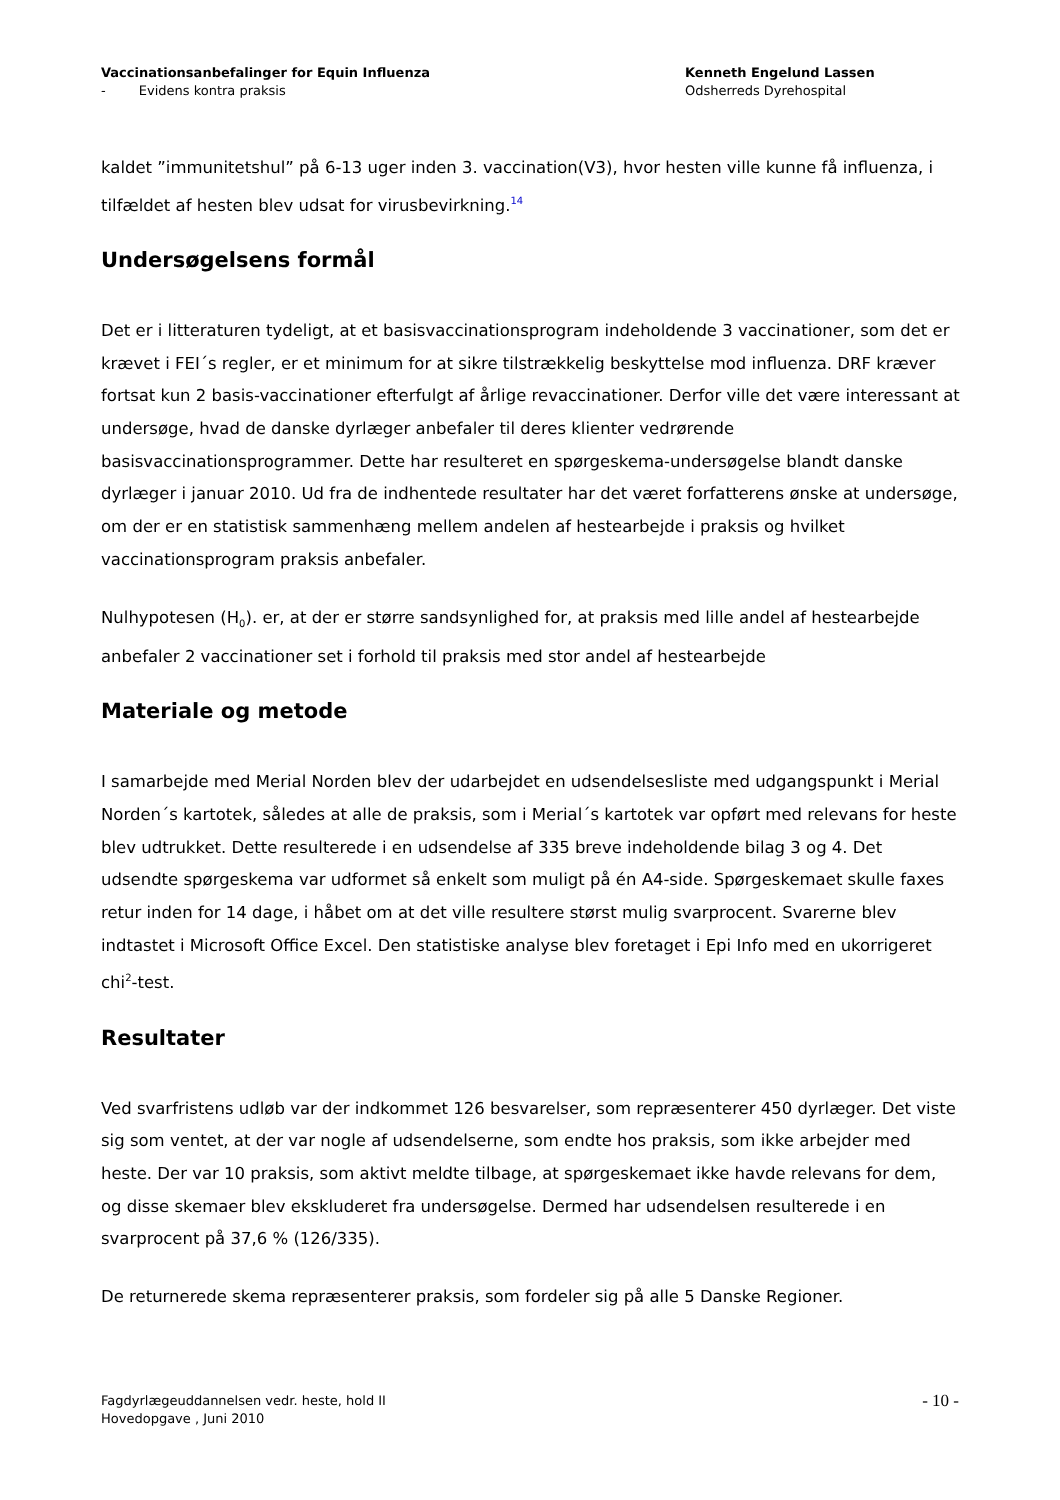Vaccinationsanbefalinger for Equin Influenza
- Evidens kontra praksis
Kenneth Engelund Lassen
Odsherreds Dyrehospital
kaldet ”immunitetshul” på 6-13 uger inden 3. vaccination(V3), hvor hesten ville kunne få influenza, i tilfældet af hesten blev udsat for virusbevirkning.<sup>14</sup>
Undersøgelsens formål
Det er i litteraturen tydeligt, at et basisvaccinationsprogram indeholdende 3 vaccinationer, som det er krævet i FEI´s regler, er et minimum for at sikre tilstrækkelig beskyttelse mod influenza. DRF kræver fortsat kun 2 basis-vaccinationer efterfulgt af årlige revaccinationer. Derfor ville det være interessant at undersøge, hvad de danske dyrlæger anbefaler til deres klienter vedrørende basisvaccinationsprogrammer. Dette har resulteret en spørgeskema-undersøgelse blandt danske dyrlæger i januar 2010. Ud fra de indhentede resultater har det været forfatterens ønske at undersøge, om der er en statistisk sammenhæng mellem andelen af hestearbejde i praksis og hvilket vaccinationsprogram praksis anbefaler.
Nulhypotesen (H<sub>0</sub>). er, at der er større sandsynlighed for, at praksis med lille andel af hestearbejde anbefaler 2 vaccinationer set i forhold til praksis med stor andel af hestearbejde
Materiale og metode
I samarbejde med Merial Norden blev der udarbejdet en udsendelsesliste med udgangspunkt i Merial Norden´s kartotek, således at alle de praksis, som i Merial´s kartotek var opført med relevans for heste blev udtrukket. Dette resulterede i en udsendelse af 335 breve indeholdende bilag 3 og 4. Det udsendte spørgeskema var udformet så enkelt som muligt på én A4-side. Spørgeskemaet skulle faxes retur inden for 14 dage, i håbet om at det ville resultere størst mulig svarprocent. Svarerne blev indtastet i Microsoft Office Excel. Den statistiske analyse blev foretaget i Epi Info med en ukorrigeret chi<sup>2</sup>-test.
Resultater
Ved svarfristens udløb var der indkommet 126 besvarelser, som repræsenterer 450 dyrlæger. Det viste sig som ventet, at der var nogle af udsendelserne, som endte hos praksis, som ikke arbejder med heste. Der var 10 praksis, som aktivt meldte tilbage, at spørgeskemaet ikke havde relevans for dem, og disse skemaer blev ekskluderet fra undersøgelse. Dermed har udsendelsen resulterede i en svarprocent på 37,6 % (126/335).
De returnerede skema repræsenterer praksis, som fordeler sig på alle 5 Danske Regioner.
Fagdyrlægeuddannelsen vedr. heste, hold II
Hovedopgave , Juni 2010
- 10 -